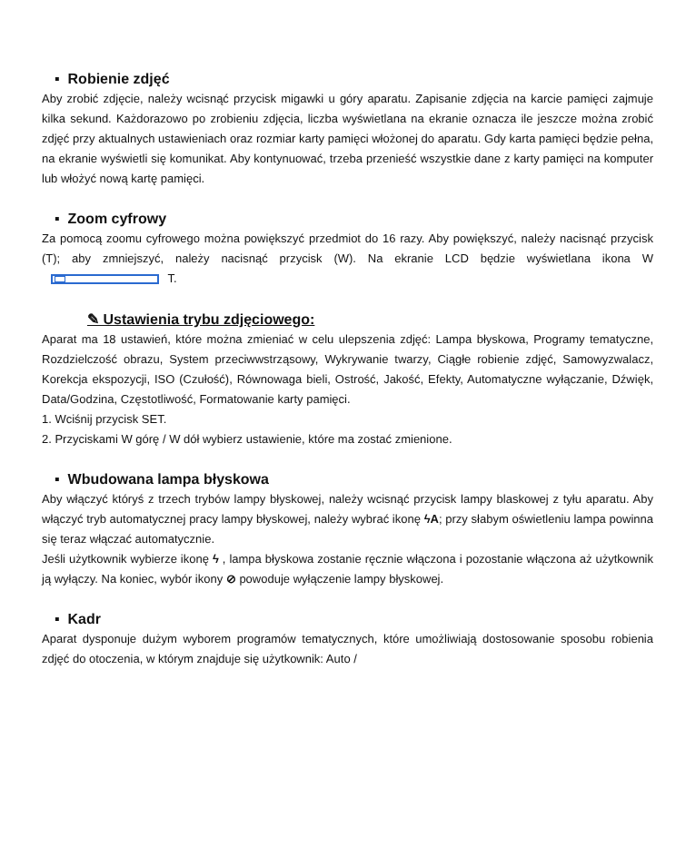▪ Robienie zdjęć
Aby zrobić zdjęcie, należy wcisnąć przycisk migawki u góry aparatu. Zapisanie zdjęcia na karcie pamięci zajmuje kilka sekund. Każdorazowo po zrobieniu zdjęcia, liczba wyświetlana na ekranie oznacza ile jeszcze można zrobić zdjęć przy aktualnych ustawieniach oraz rozmiar karty pamięci włożonej do aparatu. Gdy karta pamięci będzie pełna, na ekranie wyświetli się komunikat. Aby kontynuować, trzeba przenieść wszystkie dane z karty pamięci na komputer lub włożyć nową kartę pamięci.
▪ Zoom cyfrowy
Za pomocą zoomu cyfrowego można powiększyć przedmiot do 16 razy. Aby powiększyć, należy nacisnąć przycisk (T); aby zmniejszyć, należy nacisnąć przycisk (W). Na ekranie LCD będzie wyświetlana ikona W T.
✎ Ustawienia trybu zdjęciowego:
Aparat ma 18 ustawień, które można zmieniać w celu ulepszenia zdjęć: Lampa błyskowa, Programy tematyczne, Rozdzielczość obrazu, System przeciwwstrząsowy, Wykrywanie twarzy, Ciągłe robienie zdjęć, Samowyzwalacz, Korekcja ekspozycji, ISO (Czułość), Równowaga bieli, Ostrość, Jakość, Efekty, Automatyczne wyłączanie, Dźwięk, Data/Godzina, Częstotliwość, Formatowanie karty pamięci.
1. Wciśnij przycisk SET.
2. Przyciskami W górę / W dół wybierz ustawienie, które ma zostać zmienione.
▪ Wbudowana lampa błyskowa
Aby włączyć któryś z trzech trybów lampy błyskowej, należy wcisnąć przycisk lampy blaskowej z tyłu aparatu. Aby włączyć tryb automatycznej pracy lampy błyskowej, należy wybrać ikonę ϟA; przy słabym oświetleniu lampa powinna się teraz włączać automatycznie.
Jeśli użytkownik wybierze ikonę ϟ , lampa błyskowa zostanie ręcznie włączona i pozostanie włączona aż użytkownik ją wyłączy. Na koniec, wybór ikony ⊘ powoduje wyłączenie lampy błyskowej.
▪ Kadr
Aparat dysponuje dużym wyborem programów tematycznych, które umożliwiają dostosowanie sposobu robienia zdjęć do otoczenia, w którym znajduje się użytkownik: Auto /